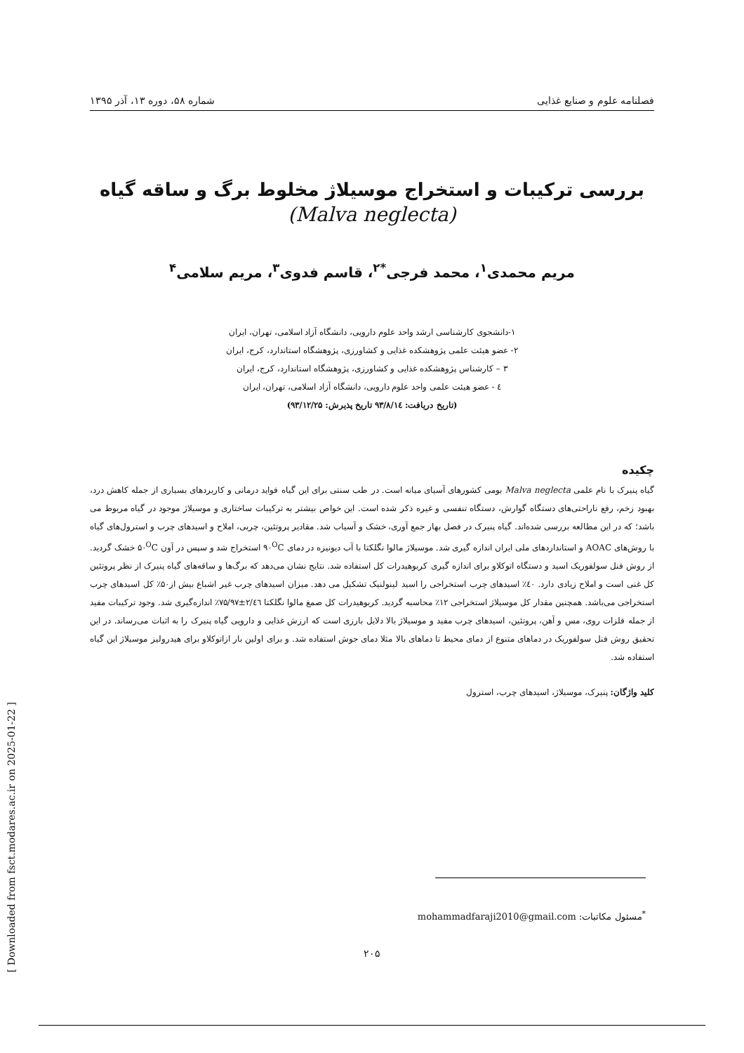فصلنامه علوم و صنایع غذایی شماره ۵۸، دوره ۱۳، آذر ۱۳۹۵
بررسی ترکیبات و استخراج موسیلاژ مخلوط برگ و ساقه گیاه
(Malva neglecta)
مریم محمدی<sup>۱</sup>، محمد فرجی<sup>*۲</sup>، قاسم فدوی<sup>۳</sup>، مریم سلامی<sup>۴</sup>
۱-دانشجوی کارشناسی ارشد واحد علوم دارویی، دانشگاه آزاد اسلامی، تهران، ایران
۲- عضو هیئت علمی پژوهشکده غذایی و کشاورزی، پژوهشگاه استاندارد، کرج، ایران
۳ – کارشناس پژوهشکده غذایی و کشاورزی، پژوهشگاه استاندارد، کرج، ایران
٤ - عضو هیئت علمی واحد علوم دارویی، دانشگاه آزاد اسلامی، تهران، ایران
(تاریخ دریافت: ۹۳/۸/۱٤ تاریخ پذیرش: ۹۳/۱۲/۲۵)
چکیده
گیاه پنیرک با نام علمی Malva neglecta بومی کشورهای آسیای میانه است. در طب سنتی برای این گیاه فواید درمانی و کاربردهای بسیاری از جمله کاهش درد، بهبود زخم، رفع ناراحتی‌های دستگاه گوارش، دستگاه تنفسی و غیره ذکر شده است. این خواص بیشتر به ترکیبات ساختاری و موسیلاژ موجود در گیاه مربوط می باشد؛ که در این مطالعه بررسی شده‌اند. گیاه پنیرک در فصل بهار جمع آوری، خشک و آسیاب شد. مقادیر پروتئین، چربی، املاح و اسیدهای چرب و استرول‌های گیاه با روش‌های AOAC و استانداردهای ملی ایران اندازه گیری شد. موسیلاژ مالوا نگلکتا با آب دیونیزه در دمای ۹۰<sup>O</sup>C استخراج شد و سپس در آون ۵۰<sup>O</sup>C خشک گردید. از روش فنل سولفوریک اسید و دستگاه اتوکلاو برای اندازه گیری کربوهیدرات کل استفاده شد. نتایج نشان می‌دهد که برگ‌ها و ساقه‌های گیاه پنیرک از نظر پروتئین کل غنی است و املاح زیادی دارد. ٤۰٪ اسیدهای چرب استخراجی را اسید لینولنیک تشکیل می دهد. میزان اسیدهای چرب غیر اشباع بیش از۵۰٪ کل اسیدهای چرب استخراجی می‌باشد. همچنین مقدار کل موسیلاژ استخراجی ۱۲٪ محاسبه گردید. کربوهیدرات کل صمغ مالوا نگلکتا ۲/٤٦±۷۵/۹۷٪ اندازه‌گیری شد. وجود ترکیبات مفید از جمله فلزات روی، مس و آهن، پروتئین، اسیدهای چرب مفید و موسیلاژ بالا دلایل بارزی است که ارزش غذایی و دارویی گیاه پنیرک را به اثبات می‌رساند. در این تحقیق روش فنل سولفوریک در دماهای متنوع از دمای محیط تا دماهای بالا مثلا دمای جوش استفاده شد. و برای اولین بار ازاتوکلاو برای هیدرولیز موسیلاژ این گیاه استفاده شد.
کلید واژگان: پنیرک، موسیلاژ، اسیدهای چرب، استرول
<sup>*</sup> مسئول مکاتبات: mohammadfaraji2010@gmail.com
۲۰۵
[ Downloaded from fsct.modares.ac.ir on 2025-01-22 ]